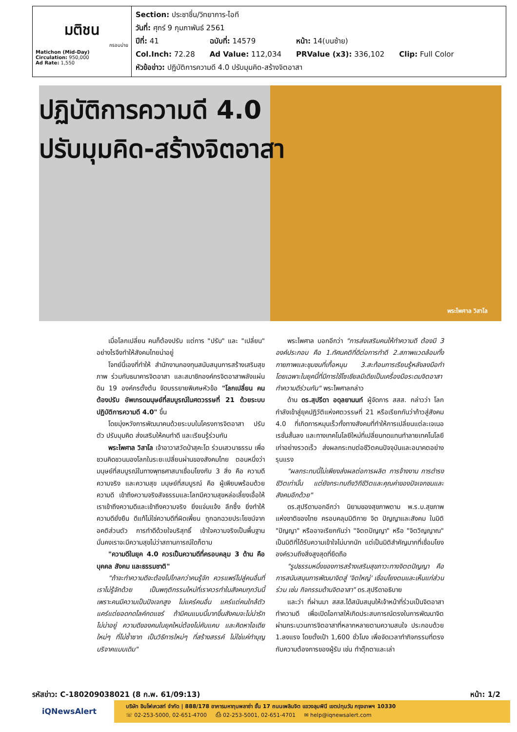มติชน
กรอบบ่าย
Matichon (Mid-Day)
Circulation: 950,000
Ad Rate: 1,550
Section: ประชาชื่น/วิทยาการ-ไอที
วันที่: ศุกร์ 9 กุมภาพันธ์ 2561
| ปีที่: 41 | ฉบับที่: 14579 | หน้า: 14(บนซ้าย) | |
| Col.Inch: 72.28 | Ad Value: 112,034 | PRValue (x3): 336,102 | Clip: Full Color |
หัวข้อข่าว: ปฏิบัติการความดี 4.0 ปรับมุมคิด-สร้างจิตอาสา
ปฏิบัติการความดี 4.0
ปรับมุมคิด-สร้างจิตอาสา
พระไพศาล วิสาโล
เมื่อโลกเปลี่ยน คนก็ต้องปรับ แต่การ "ปรับ" และ "เปลี่ยน" อย่างไรจึงทำให้สังคมไทยน่าอยู่
โจทย์นี้เองที่ทำให้ สำนักงานกองทุนสนับสนุนการสร้างเสริมสุขภาพ ร่วมกับธนาคารจิตอาสา และสมาชิกองค์กรจิตอาสาพลังแผ่นดิน 19 องค์กรตั้งต้น จัดบรรยายพิเศษหัวข้อ "โลกเปลี่ยน คนต้องปรับ อัพเกรดมนุษย์ที่สมบูรณ์ในศตวรรษที่ 21 ด้วยระบบปฏิบัติการความดี 4.0" ขึ้น
โดยมุ่งหวังการพัฒนาคนด้วยระบบในโครงการจิตอาสา ปรับตัว ปรับมุมคิด ส่งเสริมให้คนทำดี และเรียนรู้ร่วมกัน
พระไพศาล วิสาโล เจ้าอาวาสวัดป่าสุคะโต ร่วมเสวนาธรรม เพื่อชวนคิดชวนมองโลกในระยะเปลี่ยนผ่านของสังคมไทย ตอนหนึ่งว่า มนุษย์ที่สมบูรณ์ในทางพุทธศาสนาเชื่อมโยงกับ 3 สิ่ง คือ ความดี ความจริง และความสุข มนุษย์ที่สมบูรณ์ คือ ผู้เพียบพร้อมด้วยความดี เข้าถึงความจริงสัจธรรมและโลกมีความสุขหล่อเลี้ยงเอื้อให้เราเข้าถึงความดีและเข้าถึงความจริง ยิ่งแจ่มแจ้ง ลึกซึ้ง ยิ่งทำให้ความดียั่งยืน ดีแท้ไม่ใช่ความดีที่ผิดเพี้ยน ถูกฉกฉวยประโยชน์จากอคติส่วนตัว การทำดีด้วยใจบริสุทธิ์ เข้าใจความจริงเป็นพื้นฐานมั่นคงเราจะมีความสุขไม่ว่าสถานการณ์ใดก็ตาม
"ความดีในยุค 4.0 ควรเป็นความดีที่ครอบคลุม 3 ด้าน คือ บุคคล สังคม และธรรมชาติ"
"ถ้าจะทำความดีจะต้องไปไกลกว่าคนรู้จัก ควรแพร่ไปสู่คนอื่นที่เราไม่รู้จักด้วย เป็นพฤติกรรมใหม่ที่เราควรทำในสังคมทุกวันนี้ เพราะคนมีความเป็นปัจเจกสูง ไม่แคร์คนอื่น แคร์แต่คนใกล้ตัว แคร์แต่ยอดกดไลค์กดแชร์ ถ้ามีคนแบบนี้มากขึ้นสังคมจะไม่น่ารัก ไม่น่าอยู่ ความดีของคนในยุคใหม่ต้องไม่คับแคบ และคิดหาไอเดียใหม่ๆ ที่ไม่ซ้ำซาก เป็นวิธีการใหม่ๆ ที่สร้างสรรค์ ไม่ใช่แค่ทำบุญบริจาคแบบเดิม"
พระไพศาล บอกอีกว่า "การส่งเสริมคนให้ทำความดี ต้องมี 3 องค์ประกอบ คือ 1.ทัศนคติที่ดีต่อการทำดี 2.สภาพแวดล้อมทั้งกายภาพและชุมชนที่เกื้อหนุน 3.สะท้อนการเรียนรู้หลังลงมือทำ โดยเฉพาะในยุคนี้ที่มีการใช้โซเชียลมีเดียเป็นเครื่องมือระดมจิตอาสาทำความดีร่วมกัน" พระไพศาลกล่าว
ด้าน ดร.สุปรีดา อดุลยานนท์ ผู้จัดการ สสส. กล่าวว่า โลกกำลังเข้าสู่ยุคปฏิวัติแห่งศตวรรษที่ 21 หรือเรียกกันว่าก้าวสู่สังคม 4.0 ที่เกิดการหมุนเร็วทั้งทางสังคมที่ทำให้การเปลี่ยนแต่ละเจเนอเรชั่นสั้นลง และทางเทคโนโลยีใหม่ที่เปลี่ยนทดแทนทำลายเทคโนโลยีเก่าอย่างรวดเร็ว ส่งผลกระทบต่อชีวิตคนปัจจุบันและอนาคตอย่างรุนแรง
"ผลกระทบนี้ไม่เพียงส่งผลต่อการผลิต การจ้างงาน การดำรงชีวิตเท่านั้น แต่ยังกระทบถึงวิถีชีวิตและคุณค่าของปัจเจกชนและสังคมอีกด้วย"
ดร.สุปรีดาบอกอีกว่า นิยามของสุขภาพตาม พ.ร.บ.สุขภาพแห่งชาติของไทย ครอบคลุมมิติกาย จิต ปัญญาและสังคม ในมิติ "ปัญญา" หรืออาจเรียกกันว่า "จิตตปัญญา" หรือ "จิตวิญญาณ" เป็นมิติที่ได้รับความเข้าใจไม่มากนัก แต่เป็นมิติสำคัญมากที่เชื่อมโยงองค์รวมถึงสิ่งสูงสุดที่ยึดถือ
"รูปธรรมหนึ่งของการสร้างเสริมสุขภาวะทางจิตตปัญญา คือการสนับสนุนการพัฒนาจิตสู่ 'จิตใหญ่' เชื่อมโยงตนและเห็นแก่ส่วนร่วม เช่น กิจกรรมด้านจิตอาสา" ดร.สุปรีดาอธิบาย
และว่า ที่ผ่านมา สสส.ได้สนับสนุนให้เจ้าหน้าที่ร่วมเป็นจิตอาสาทำความดี เพื่อเปิดโอกาสให้เกิดประสบการณ์ตรงในการพัฒนาจิตผ่านกระบวนการจิตอาสาที่หลากหลายตามความสนใจ ประกอบด้วย 1.ลงแรง โดยตั้งเป้า 1,600 ชั่วโมง เพื่อจัดเวลาทำกิจกรรมที่ตรงกับความต้องการของผู้รับ เช่น ทำตุ๊กตาและเล่า
รหัสข่าว: C-180209038021 (8 ก.พ. 61/09:13) หน้า: 1/2
iQNewsAlert
บริษัท อินโฟเควสท์ จำกัด | 888/178 อาคารมหาทุนพลาซ่า ชั้น 17 ถนนเพลินจิต แขวงลุมพินี เขตปทุมวัน กรุงเทพฯ 10330
☏ 02-253-5000, 02-651-4700 ⎙ 02-253-5001, 02-651-4701 ✉ help@iqnewsalert.com